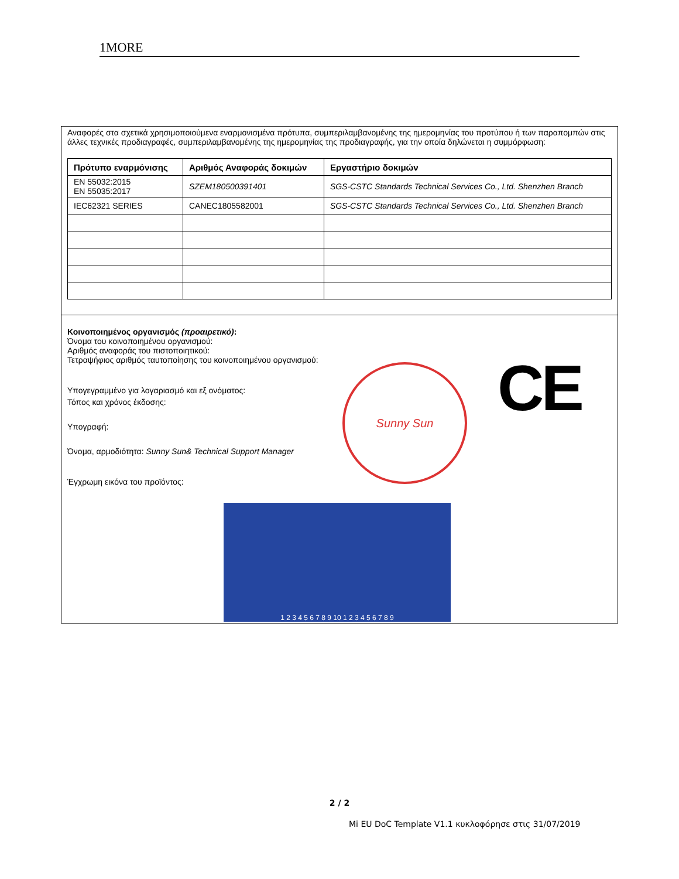1MORE
Αναφορές στα σχετικά χρησιμοποιούμενα εναρμονισμένα πρότυπα, συμπεριλαμβανομένης της ημερομηνίας του προτύπου ή των παραπομπών στις άλλες τεχνικές προδιαγραφές, συμπεριλαμβανομένης της ημερομηνίας της προδιαγραφής, για την οποία δηλώνεται η συμμόρφωση:
| Πρότυπο εναρμόνισης | Αριθμός Αναφοράς δοκιμών | Εργαστήριο δοκιμών |
| --- | --- | --- |
| EN 55032:2015 EN 55035:2017 | SZEM180500391401 | SGS-CSTC Standards Technical Services Co., Ltd. Shenzhen Branch |
| IEC62321 SERIES | CANEC1805582001 | SGS-CSTC Standards Technical Services Co., Ltd. Shenzhen Branch |
Κοινοποιημένος οργανισμός (προαιρετικό):
Όνομα του κοινοποιημένου οργανισμού:
Αριθμός αναφοράς του πιστοποιητικού:
Τετραψήφιος αριθμός ταυτοποίησης του κοινοποιημένου οργανισμού:
Υπογεγραμμένο για λογαριασμό και εξ ονόματος:
Τόπος και χρόνος έκδοσης:
Υπογραφή:
Όνομα, αρμοδιότητα: Sunny Sun& Technical Support Manager
Έγχρωμη εικόνα του προϊόντος:
Sunny Sun CE
1 2 3 4 5 6 7 8 9 10 1 2 3 4 5 6 7 8 9
2 / 2
Mi EU DoC Template V1.1 κυκλοφόρησε στις 31/07/2019